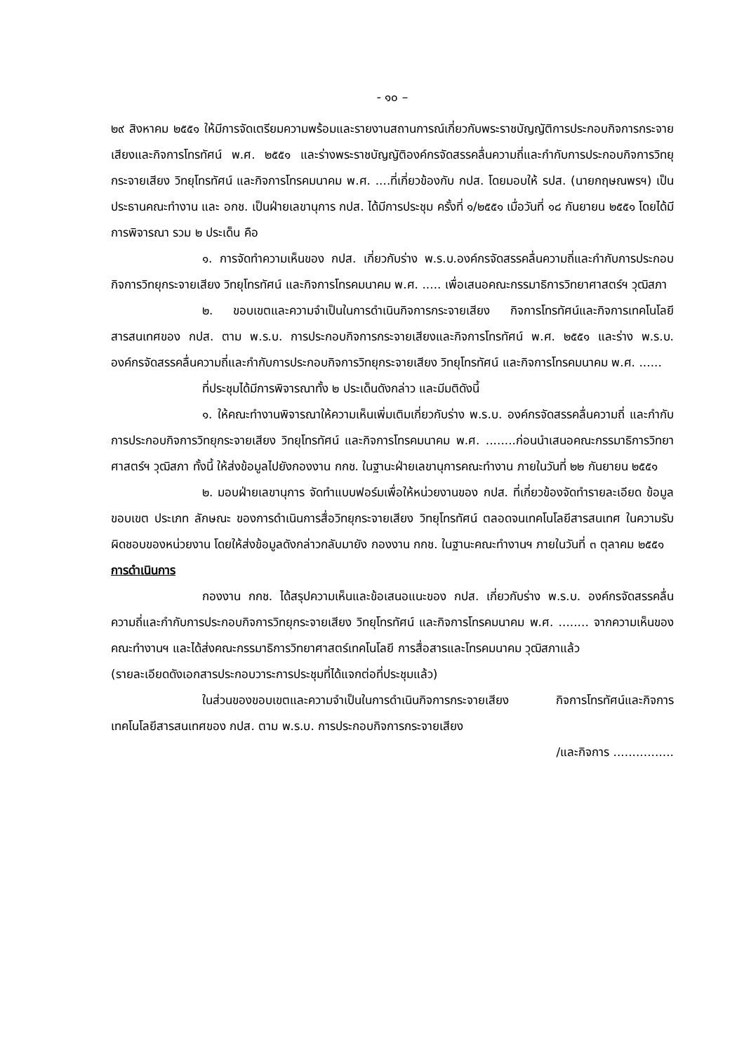- ๑๐ –
๒๙ สิงหาคม ๒๕๕๑ ให้มีการจัดเตรียมความพร้อมและรายงานสถานการณ์เกี่ยวกับพระราชบัญญัติการประกอบกิจการกระจายเสียงและกิจการโทรทัศน์ พ.ศ. ๒๕๕๑ และร่างพระราชบัญญัติองค์กรจัดสรรคลื่นความถี่และกำกับการประกอบกิจการวิทยุกระจายเสียง วิทยุโทรทัศน์ และกิจการโทรคมนาคม พ.ศ. ....ที่เกี่ยวข้องกับ กปส. โดยมอบให้ รปส. (นายกฤษณพรฯ) เป็นประธานคณะทำงาน และ อกช. เป็นฝ่ายเลขานุการ กปส. ได้มีการประชุม ครั้งที่ ๑/๒๕๕๑ เมื่อวันที่ ๑๘ กันยายน ๒๕๕๑ โดยได้มีการพิจารณา รวม ๒ ประเด็น คือ
๑. การจัดทำความเห็นของ กปส. เกี่ยวกับร่าง พ.ร.บ.องค์กรจัดสรรคลื่นความถี่และกำกับการประกอบกิจการวิทยุกระจายเสียง วิทยุโทรทัศน์ และกิจการโทรคมนาคม พ.ศ. ..... เพื่อเสนอคณะกรรมาธิการวิทยาศาสตร์ฯ วุฒิสภา
๒. ขอบเขตและความจำเป็นในการดำเนินกิจการกระจายเสียง กิจการโทรทัศน์และกิจการเทคโนโลยีสารสนเทศของ กปส. ตาม พ.ร.บ. การประกอบกิจการกระจายเสียงและกิจการโทรทัศน์ พ.ศ. ๒๕๕๑ และร่าง พ.ร.บ. องค์กรจัดสรรคลื่นความถี่และกำกับการประกอบกิจการวิทยุกระจายเสียง วิทยุโทรทัศน์ และกิจการโทรคมนาคม พ.ศ. ......
ที่ประชุมได้มีการพิจารณาทั้ง ๒ ประเด็นดังกล่าว และมีมติดังนี้
๑. ให้คณะทำงานพิจารณาให้ความเห็นเพิ่มเติมเกี่ยวกับร่าง พ.ร.บ. องค์กรจัดสรรคลื่นความถี่ และกำกับการประกอบกิจการวิทยุกระจายเสียง วิทยุโทรทัศน์ และกิจการโทรคมนาคม พ.ศ. ........ก่อนนำเสนอคณะกรรมาธิการวิทยาศาสตร์ฯ วุฒิสภา ทั้งนี้ ให้ส่งข้อมูลไปยังกองงาน กกช. ในฐานะฝ่ายเลขานุการคณะทำงาน ภายในวันที่ ๒๒ กันยายน ๒๕๕๑
๒. มอบฝ่ายเลขานุการ จัดทำแบบฟอร์มเพื่อให้หน่วยงานของ กปส. ที่เกี่ยวข้องจัดทำรายละเอียด ข้อมูล ขอบเขต ประเภท ลักษณะ ของการดำเนินการสื่อวิทยุกระจายเสียง วิทยุโทรทัศน์ ตลอดจนเทคโนโลยีสารสนเทศ ในความรับผิดชอบของหน่วยงาน โดยให้ส่งข้อมูลดังกล่าวกลับมายัง กองงาน กกช. ในฐานะคณะทำงานฯ ภายในวันที่ ๓ ตุลาคม ๒๕๕๑
การดำเนินการ
กองงาน กกช. ได้สรุปความเห็นและข้อเสนอแนะของ กปส. เกี่ยวกับร่าง พ.ร.บ. องค์กรจัดสรรคลื่นความถี่และกำกับการประกอบกิจการวิทยุกระจายเสียง วิทยุโทรทัศน์ และกิจการโทรคมนาคม พ.ศ. ........ จากความเห็นของคณะทำงานฯ และได้ส่งคณะกรรมาธิการวิทยาศาสตร์เทคโนโลยี การสื่อสารและโทรคมนาคม วุฒิสภาแล้ว
(รายละเอียดดังเอกสารประกอบวาระการประชุมที่ได้แจกต่อที่ประชุมแล้ว)
ในส่วนของขอบเขตและความจำเป็นในการดำเนินกิจการกระจายเสียง กิจการโทรทัศน์และกิจการเทคโนโลยีสารสนเทศของ กปส. ตาม พ.ร.บ. การประกอบกิจการกระจายเสียง
/และกิจการ ................